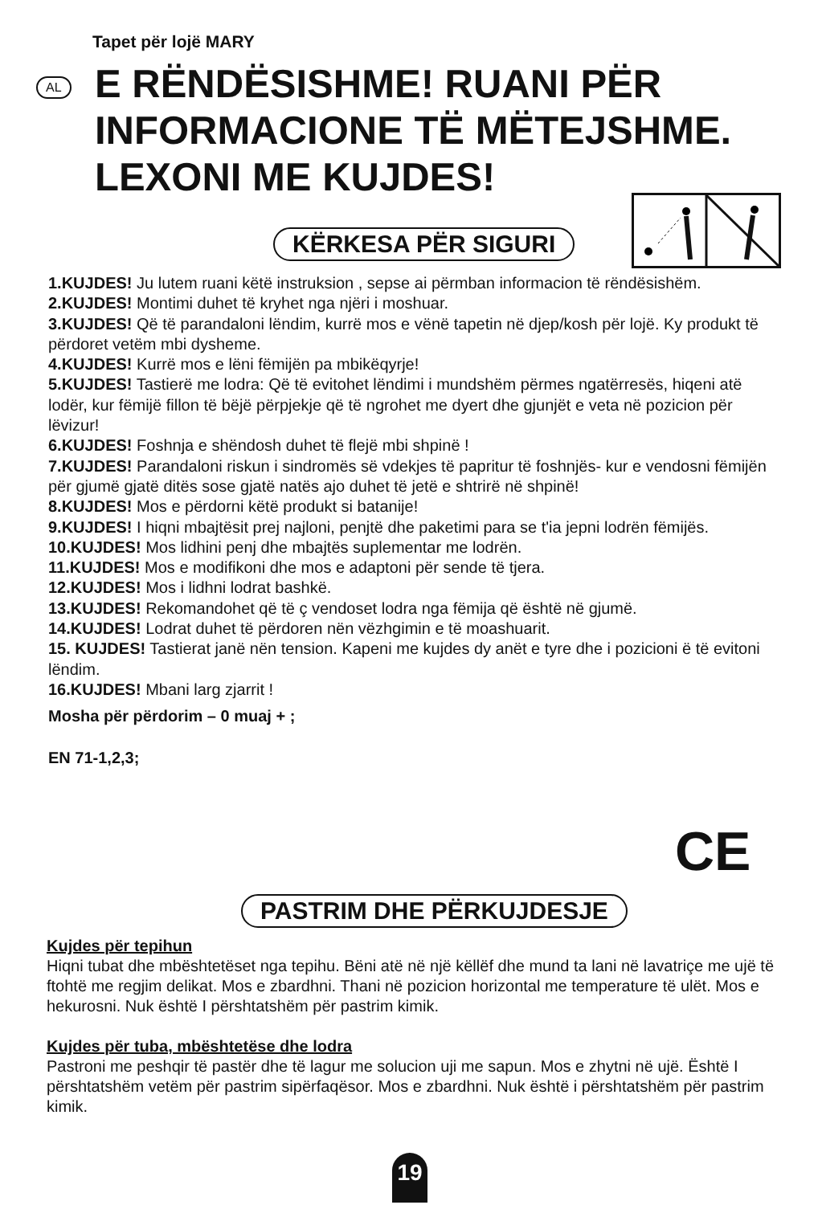Tapet për lojë MARY
AL
E RËNDËSISHME! RUANI PËR INFORMACIONE TË MËTEJSHME. LEXONI ME KUJDES!
KËRKESA PËR SIGURI
1.KUJDES! Ju lutem ruani këtë instruksion , sepse ai përmban informacion të rëndësishëm.
2.KUJDES! Montimi duhet të kryhet nga njëri i moshuar.
3.KUJDES! Që të parandaloni lëndim, kurrë mos e vënë tapetin në djep/kosh për lojë. Ky produkt të përdoret vetëm mbi dysheme.
4.KUJDES! Kurrë mos e lëni fëmijën pa mbikëqyrje!
5.KUJDES! Tastierë me lodra: Që të evitohet lëndimi i mundshëm përmes ngatërresës, hiqeni atë lodër, kur fëmijë fillon të bëjë përpjekje që të ngrohet me dyert dhe gjunjët e veta në pozicion për lëvizur!
6.KUJDES! Foshnja e shëndosh duhet të flejë mbi shpinë !
7.KUJDES! Parandaloni riskun i sindromës së vdekjes të papritur të foshnjës- kur e vendosni fëmijën për gjumë gjatë ditës sose gjatë natës ajo duhet të jetë e shtrirë në shpinë!
8.KUJDES! Mos e përdorni këtë produkt si batanije!
9.KUJDES! I hiqni mbajtësit prej najloni, penjtë dhe paketimi para se t'ia jepni lodrën fëmijës.
10.KUJDES! Mos lidhini penj dhe mbajtës suplementar me lodrën.
11.KUJDES! Mos e modifikoni dhe mos e adaptoni për sende të tjera.
12.KUJDES! Mos i lidhni lodrat bashkë.
13.KUJDES! Rekomandohet që të ç vendoset lodra nga fëmija që është në gjumë.
14.KUJDES! Lodrat duhet të përdoren nën vëzhgimin e të moashuarit.
15. KUJDES! Tastierat janë nën tension. Kapeni me kujdes dy anët e tyre dhe i pozicioni ë të evitoni lëndim.
16.KUJDES! Mbani larg zjarrit !
Mosha për përdorim – 0 muaj + ;
EN 71-1,2,3;
CE
PASTRIM DHE PËRKUJDESJE
Kujdes për tepihun
Hiqni tubat dhe mbështetëset nga tepihu. Bëni atë në një këllëf dhe mund ta lani në lavatriçe me ujë të ftohtë me regjim delikat. Mos e zbardhni. Thani në pozicion horizontal me temperature të ulët. Mos e hekurosni. Nuk është I përshtatshëm për pastrim kimik.
Kujdes për tuba, mbështetëse dhe lodra
Pastroni me peshqir të pastër dhe të lagur me solucion uji me sapun. Mos e zhytni në ujë. Është I përshtatshëm vetëm për pastrim sipërfaqësor. Mos e zbardhni. Nuk është i përshtatshëm për pastrim kimik.
19